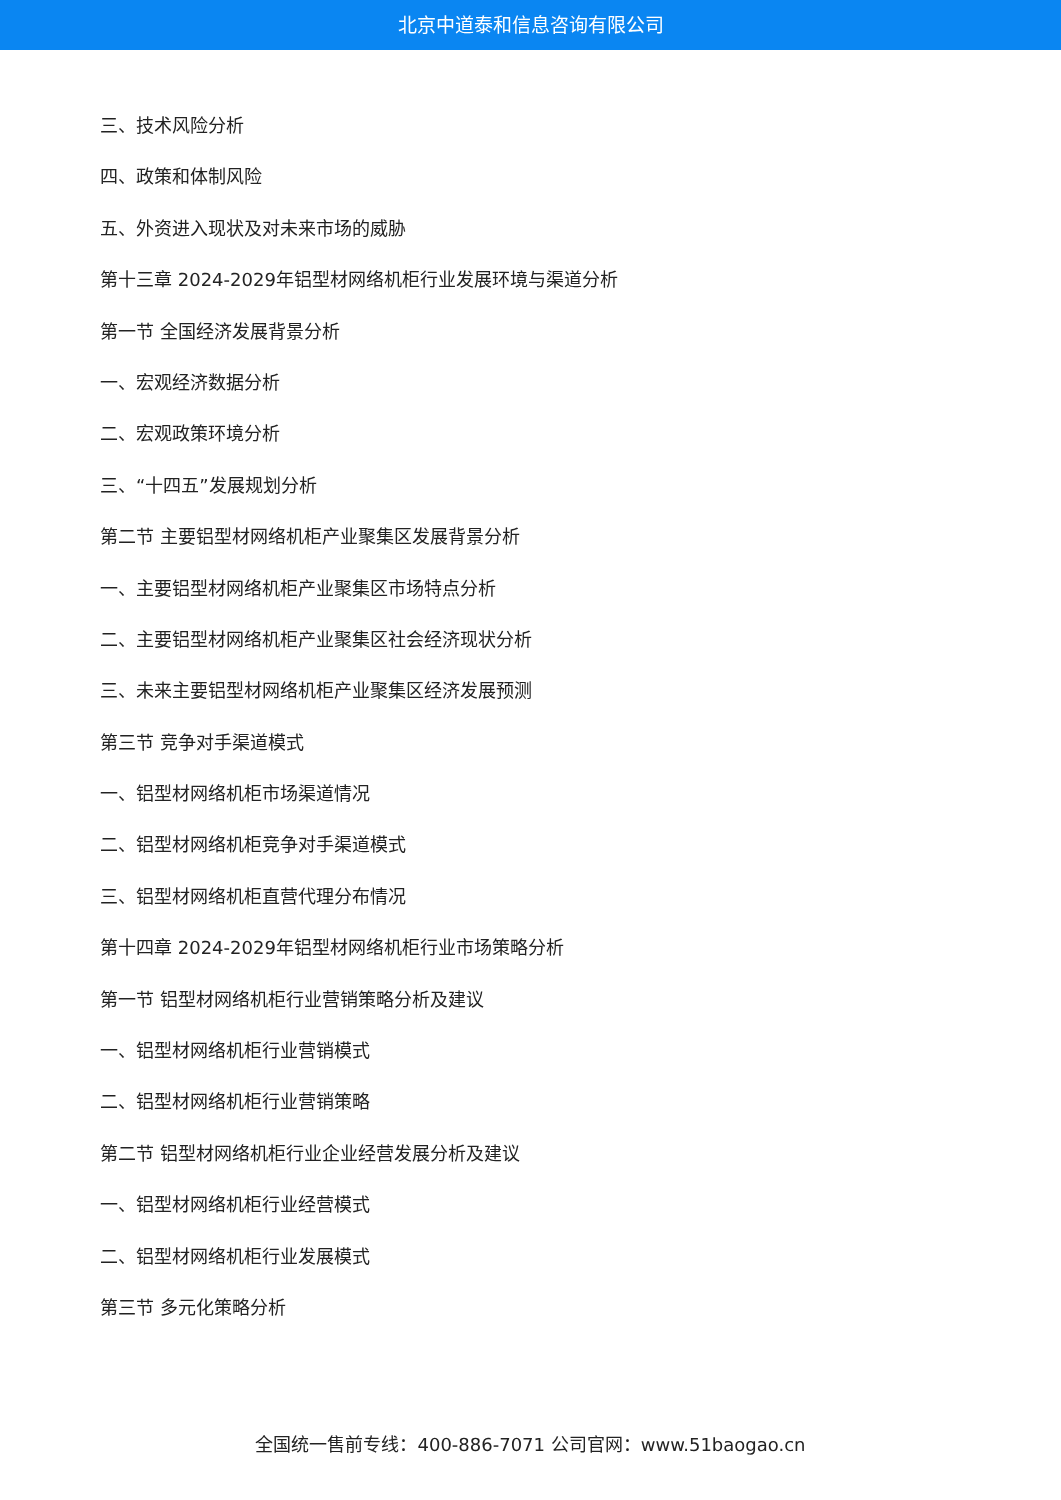北京中道泰和信息咨询有限公司
三、技术风险分析
四、政策和体制风险
五、外资进入现状及对未来市场的威胁
第十三章 2024-2029年铝型材网络机柜行业发展环境与渠道分析
第一节 全国经济发展背景分析
一、宏观经济数据分析
二、宏观政策环境分析
三、“十四五”发展规划分析
第二节 主要铝型材网络机柜产业聚集区发展背景分析
一、主要铝型材网络机柜产业聚集区市场特点分析
二、主要铝型材网络机柜产业聚集区社会经济现状分析
三、未来主要铝型材网络机柜产业聚集区经济发展预测
第三节 竞争对手渠道模式
一、铝型材网络机柜市场渠道情况
二、铝型材网络机柜竞争对手渠道模式
三、铝型材网络机柜直营代理分布情况
第十四章 2024-2029年铝型材网络机柜行业市场策略分析
第一节 铝型材网络机柜行业营销策略分析及建议
一、铝型材网络机柜行业营销模式
二、铝型材网络机柜行业营销策略
第二节 铝型材网络机柜行业企业经营发展分析及建议
一、铝型材网络机柜行业经营模式
二、铝型材网络机柜行业发展模式
第三节 多元化策略分析
全国统一售前专线：400-886-7071 公司官网：www.51baogao.cn